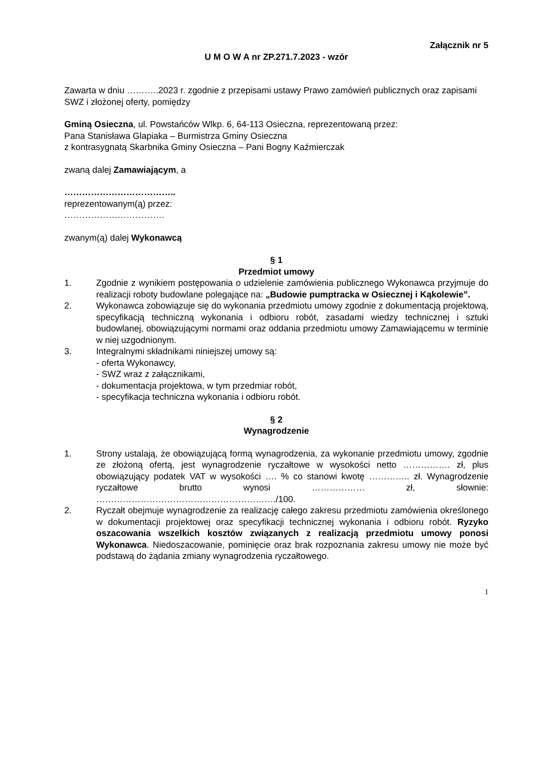Załącznik nr 5
U M O W A nr ZP.271.7.2023 - wzór
Zawarta w dniu ………..2023 r. zgodnie z przepisami ustawy Prawo zamówień publicznych oraz zapisami SWZ i złożonej oferty, pomiędzy
Gminą Osieczna, ul. Powstańców Wlkp. 6, 64-113 Osieczna, reprezentowaną przez:
Pana Stanisława Glapiaka – Burmistrza Gminy Osieczna
z kontrasygnatą Skarbnika Gminy Osieczna – Pani Bogny Kaźmierczak
zwaną dalej Zamawiającym, a
………………………………..
reprezentowanym(ą) przez:
…………………………….
zwanym(ą) dalej Wykonawcą
§ 1
Przedmiot umowy
1. Zgodnie z wynikiem postępowania o udzielenie zamówienia publicznego Wykonawca przyjmuje do realizacji roboty budowlane polegające na: „Budowie pumptracka w Osiecznej i Kąkolewie”.
2. Wykonawca zobowiązuje się do wykonania przedmiotu umowy zgodnie z dokumentacją projektową, specyfikacją techniczną wykonania i odbioru robót, zasadami wiedzy technicznej i sztuki budowlanej, obowiązującymi normami oraz oddania przedmiotu umowy Zamawiającemu w terminie w niej uzgodnionym.
3. Integralnymi składnikami niniejszej umowy są:
- oferta Wykonawcy,
- SWZ wraz z załącznikami,
- dokumentacja projektowa, w tym przedmiar robót,
- specyfikacja techniczna wykonania i odbioru robót.
§ 2
Wynagrodzenie
1. Strony ustalają, że obowiązującą formą wynagrodzenia, za wykonanie przedmiotu umowy, zgodnie ze złożoną ofertą, jest wynagrodzenie ryczałtowe w wysokości netto ……………. zł, plus obowiązujący podatek VAT w wysokości …. % co stanowi kwotę ………….. zł. Wynagrodzenie ryczałtowe brutto wynosi ……………… zł, słownie: ……………………………………………………./100.
2. Ryczałt obejmuje wynagrodzenie za realizację całego zakresu przedmiotu zamówienia określonego w dokumentacji projektowej oraz specyfikacji technicznej wykonania i odbioru robót. Ryzyko oszacowania wszelkich kosztów związanych z realizacją przedmiotu umowy ponosi Wykonawca. Niedoszacowanie, pominięcie oraz brak rozpoznania zakresu umowy nie może być podstawą do żądania zmiany wynagrodzenia ryczałtowego.
1